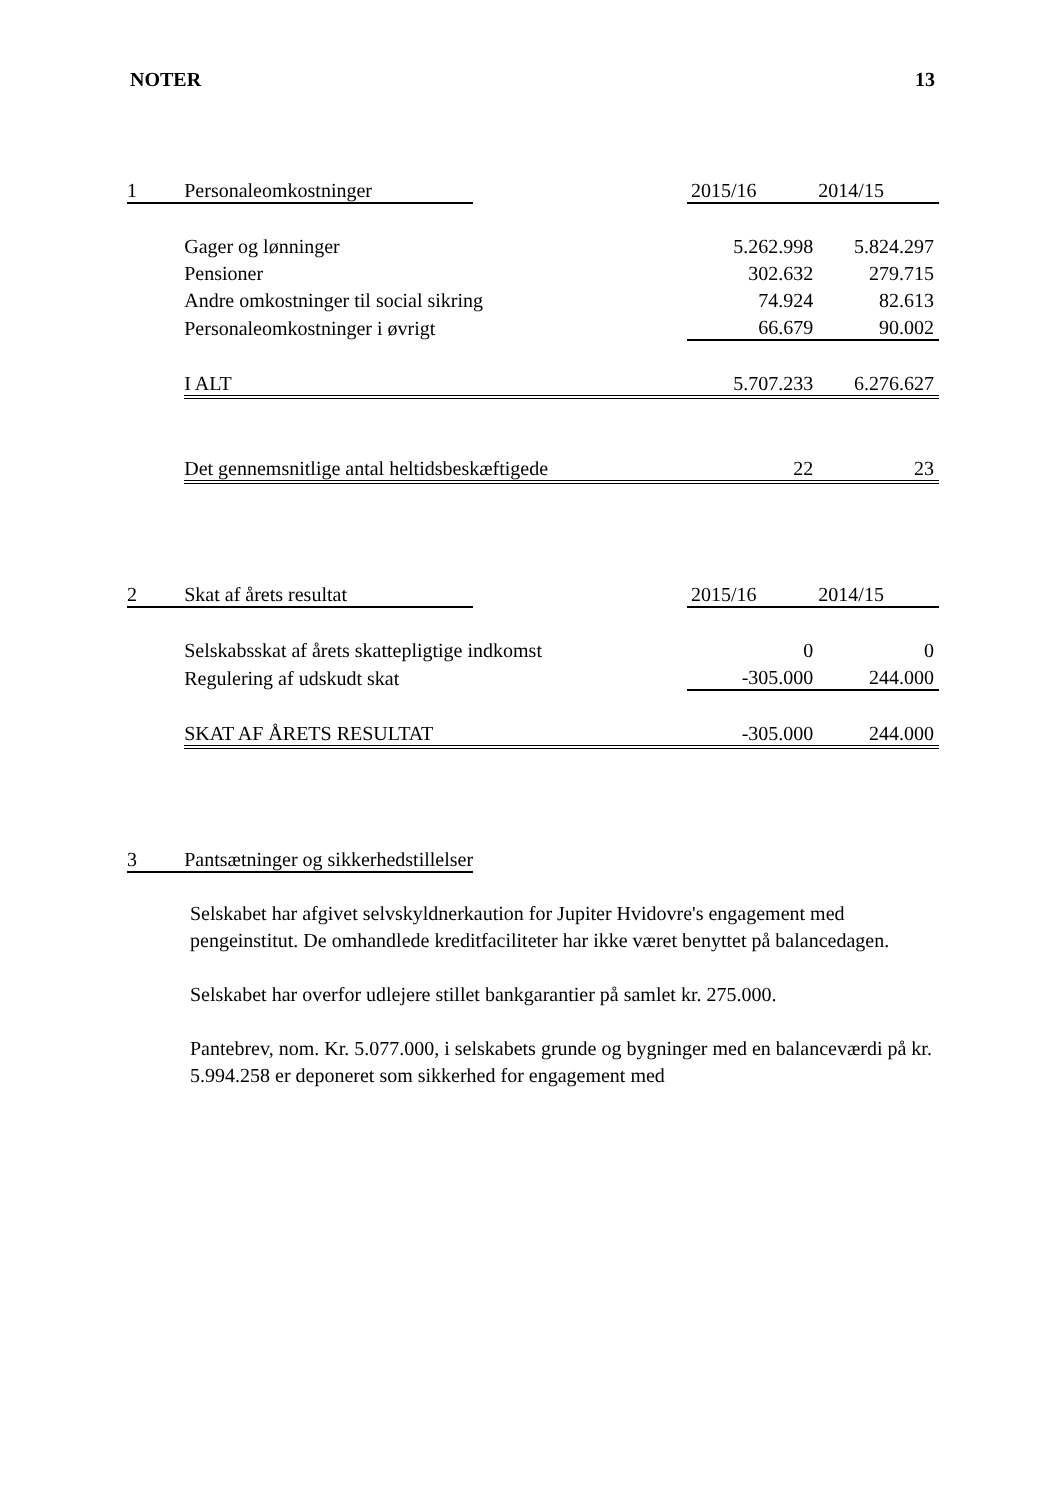NOTER 13
| 1 | Personaleomkostninger | | 2015/16 | 2014/15 |
| | Gager og lønninger | | 5.262.998 | 5.824.297 |
| | Pensioner | | 302.632 | 279.715 |
| | Andre omkostninger til social sikring | | 74.924 | 82.613 |
| | Personaleomkostninger i øvrigt | | 66.679 | 90.002 |
| | I ALT | | 5.707.233 | 6.276.627 |
| | Det gennemsnitlige antal heltidsbeskæftigede | | 22 | 23 |
| 2 | Skat af årets resultat | | 2015/16 | 2014/15 |
| | Selskabsskat af årets skattepligtige indkomst | | 0 | 0 |
| | Regulering af udskudt skat | | -305.000 | 244.000 |
| | SKAT AF ÅRETS RESULTAT | | -305.000 | 244.000 |
| 3 | Pantsætninger og sikkerhedstillelser | | | |
Selskabet har afgivet selvskyldnerkaution for Jupiter Hvidovre's engagement med pengeinstitut. De omhandlede kreditfaciliteter har ikke været benyttet på balancedagen.
Selskabet har overfor udlejere stillet bankgarantier på samlet kr. 275.000.
Pantebrev, nom. Kr. 5.077.000, i selskabets grunde og bygninger med en balanceværdi på kr. 5.994.258 er deponeret som sikkerhed for engagement med